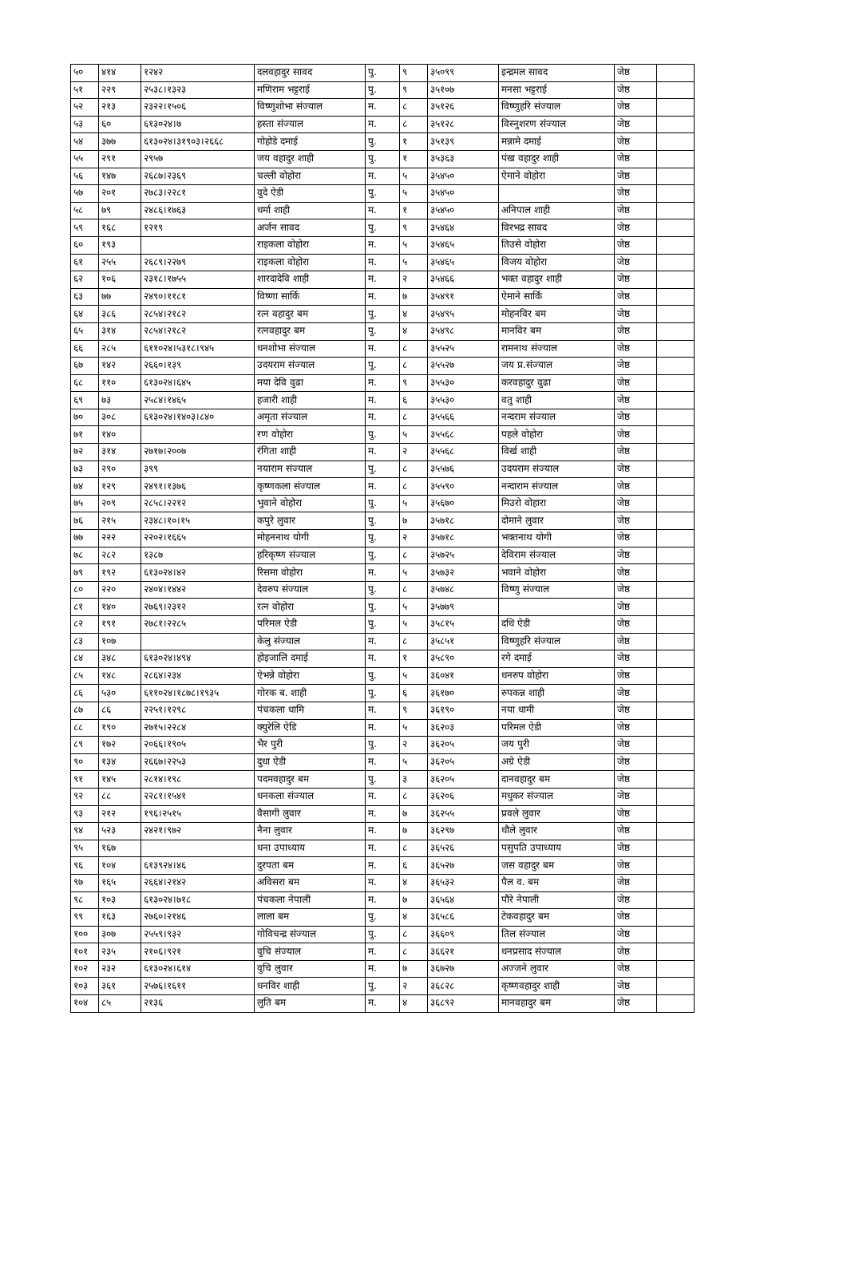| ५० | ४१४ | १२४२ | दलवहादुर सावद | पु. | ९ | ३५०९९ | इन्द्रमल सावद | जेष्ठ | |
| ५१ | २२९ | २५३८।१३२३ | मणिराम भट्टराई | पु. | ९ | ३५१०७ | मनसा भट्टराई | जेष्ठ | |
| ५२ | २१३ | २३२२।१५०६ | विष्णुशोभा संज्याल | म. | ८ | ३५१२६ | विष्णुहरि संज्याल | जेष्ठ | |
| ५३ | ६० | ६१३०२४।७ | हस्ता संज्याल | म. | ८ | ३५१२८ | विस्नुशरण संज्याल | जेष्ठ | |
| ५४ | ३७७ | ६१३०२४।३१९०३।२६६८ | गोहोडे दमाई | पु. | १ | ३५१३९ | मन्नामे दमाई | जेष्ठ | |
| ५५ | २९१ | २९५७ | जय वहादुर शाही | पु. | १ | ३५३६३ | पंख वहादुर शाही | जेष्ठ | |
| ५६ | १४७ | २६८७।२३६९ | चल्ली वोहोरा | म. | ५ | ३५४५० | ऐमाने वोहोरा | जेष्ठ | |
| ५७ | २०१ | २७८३।२२८१ | वुदे ऐडी | पु. | ५ | ३५४५० | | जेष्ठ | |
| ५८ | ७९ | २४८६।१७६३ | धर्मा शाही | म. | १ | ३५४५० | अनिपाल शाही | जेष्ठ | |
| ५९ | १६८ | १२१९ | अर्जन सावद | पु. | ९ | ३५४६४ | विरभद्र सावद | जेष्ठ | |
| ६० | १९३ | | राइकला वोहोरा | म. | ५ | ३५४६५ | तिउसे वोहोरा | जेष्ठ | |
| ६१ | २५५ | २६८९।२२७९ | राइकला वोहोरा | म. | ५ | ३५४६५ | विजय वोहोरा | जेष्ठ | |
| ६२ | १०६ | २३१८।१७५५ | शारदादेवि शाही | म. | २ | ३५४६६ | भक्त वहादुर शाही | जेष्ठ | |
| ६३ | ७७ | २४९०।११८१ | विष्णा सार्कि | म. | ७ | ३५४९१ | ऐमाने सार्कि | जेष्ठ | |
| ६४ | ३८६ | २८५४।२१८२ | रत्न वहादुर बम | पु. | ४ | ३५४९५ | मोहनविर बम | जेष्ठ | |
| ६५ | ३१४ | २८५४।२१८२ | रत्नवहादुर बम | पु. | ४ | ३५४९८ | मानविर बम | जेष्ठ | |
| ६६ | २८५ | ६११०२४।५३१८।९४५ | धनशोभा संज्याल | म. | ८ | ३५५२५ | रामनाथ संज्याल | जेष्ठ | |
| ६७ | १४२ | २६६०।१३९ | उदयराम संज्याल | पु. | ८ | ३५५२७ | जय प्र.संज्याल | जेष्ठ | |
| ६८ | ११० | ६१३०२४।६४५ | मया देवि वुढा | म. | ९ | ३५५३० | करवहादुर वुढा | जेष्ठ | |
| ६९ | ७३ | २५८४।१४६५ | हजारी शाही | म. | ६ | ३५५३० | वतु शाही | जेष्ठ | |
| ७० | ३०८ | ६१३०२४।१४०३।८४० | अमृता संज्याल | म. | ८ | ३५५६६ | नन्दराम संज्याल | जेष्ठ | |
| ७१ | १४० | | रण वोहोरा | पु. | ५ | ३५५६८ | पहले वोहोरा | जेष्ठ | |
| ७२ | ३१४ | २७१७।२००७ | रंगिता शाही | म. | २ | ३५५६८ | विर्ख शाही | जेष्ठ | |
| ७३ | २९० | ३९९ | नयाराम संज्याल | पु. | ८ | ३५५७६ | उदयराम संज्याल | जेष्ठ | |
| ७४ | १२९ | २४९१।१३७६ | कृष्णकला संज्याल | म. | ८ | ३५५९० | नन्दाराम संज्याल | जेष्ठ | |
| ७५ | २०९ | २८५८।२२१२ | भुवाने वोहोरा | पु. | ५ | ३५६७० | मिउरो वोहारा | जेष्ठ | |
| ७६ | २१५ | २३४८।१०।१५ | कपुरे लुवार | पु. | ७ | ३५७१८ | दोमाने लुवार | जेष्ठ | |
| ७७ | २२२ | २२०२।१६६५ | मोहननाथ योगी | पु. | २ | ३५७१८ | भक्तनाथ योगी | जेष्ठ | |
| ७८ | २८२ | १३८७ | हरिकृष्ण संज्याल | पु. | ८ | ३५७२५ | देविराम संज्याल | जेष्ठ | |
| ७९ | १९२ | ६१३०२४।४२ | रिसमा वोहोरा | म. | ५ | ३५७३२ | भवाने वोहोरा | जेष्ठ | |
| ८० | २२० | २४०४।१४४२ | देवरुप संज्याल | पु. | ८ | ३५७४८ | विष्णु संज्याल | जेष्ठ | |
| ८१ | १४० | २७६९।२३१२ | रत्न वोहोरा | पु. | ५ | ३५७७९ | | जेष्ठ | |
| ८२ | १९१ | २७८१।२२८५ | परिमल ऐडी | पु. | ५ | ३५८१५ | दधि ऐडी | जेष्ठ | |
| ८३ | १०७ | | केलु संज्याल | म. | ८ | ३५८५१ | विष्णुहरि संज्याल | जेष्ठ | |
| ८४ | ३४८ | ६१३०२४।४९४ | होइजालि दमाई | म. | १ | ३५८९० | रगे दमाई | जेष्ठ | |
| ८५ | १४८ | २८६४।२३४ | ऐभन्ने वोहोरा | पु. | ५ | ३६०४१ | धनरुप वोहोरा | जेष्ठ | |
| ८६ | ५३० | ६११०२४।१८७८।१९३५ | गोरक ब. शाही | पु. | ६ | ३६१७० | रुपकन्न शाही | जेष्ठ | |
| ८७ | ८६ | २२५१।१२९८ | पंचकला धामि | म. | ९ | ३६१९० | नया धामी | जेष्ठ | |
| ८८ | १९० | २७१५।२२८४ | क्युरेलि ऐडि | म. | ५ | ३६२०३ | परिमल ऐडी | जेष्ठ | |
| ८९ | १७२ | २०६६।१९०५ | भैर पुरी | पु. | २ | ३६२०५ | जय पुरी | जेष्ठ | |
| ९० | १३४ | २६६७।२२५३ | दुधा ऐडी | म. | ५ | ३६२०५ | अग्रे ऐडी | जेष्ठ | |
| ९१ | १४५ | २८१४।१९८ | पदमवहादुर बम | पु. | ३ | ३६२०५ | दानवहादुर बम | जेष्ठ | |
| ९२ | ८८ | २२८१।१५४१ | धनकला संज्याल | म. | ८ | ३६२०६ | मधुकर संज्याल | जेष्ठ | |
| ९३ | २१२ | १९६।२५१५ | वैसागी लुवार | म. | ७ | ३६२५५ | प्रवले लुवार | जेष्ठ | |
| ९४ | ५२३ | २४२१।९७२ | नैना लुवार | म. | ७ | ३६२९७ | धौले लुवार | जेष्ठ | |
| ९५ | १६७ | | धना उपाध्याय | म. | ८ | ३६५२६ | पसुपति उपाध्याय | जेष्ठ | |
| ९६ | १०४ | ६१३९२४।४६ | दुरपता बम | म. | ६ | ३६५२७ | जस वहादुर बम | जेष्ठ | |
| ९७ | १६५ | २६६४।२१४२ | अविसरा बम | म. | ४ | ३६५३२ | पैल व. बम | जेष्ठ | |
| ९८ | १०३ | ६१३०२४।७१८ | पंचकला नेपाली | म. | ७ | ३६५६४ | पौरे नेपाली | जेष्ठ | |
| ९९ | १६३ | २७६०।२१४६ | लाला बम | पु. | ४ | ३६५८६ | टेकवहादुर बम | जेष्ठ | |
| १०० | ३०७ | २५५९।९३२ | गोविचन्द्र संज्याल | पु. | ८ | ३६६०९ | तिल संज्याल | जेष्ठ | |
| १०१ | २३५ | २१०६।९२१ | वुचि संज्याल | म. | ८ | ३६६२१ | धनप्रसाद संज्याल | जेष्ठ | |
| १०२ | २३२ | ६१३०२४।६१४ | वुचि लुवार | म. | ७ | ३६७२७ | अज्जने लुवार | जेष्ठ | |
| १०३ | ३६१ | २५७६।१६११ | धनविर शाही | पु. | २ | ३६८२८ | कृष्णवहादुर शाही | जेष्ठ | |
| १०४ | ८५ | २१३६ | लुति बम | म. | ४ | ३६८९२ | मानवहादुर बम | जेष्ठ | |